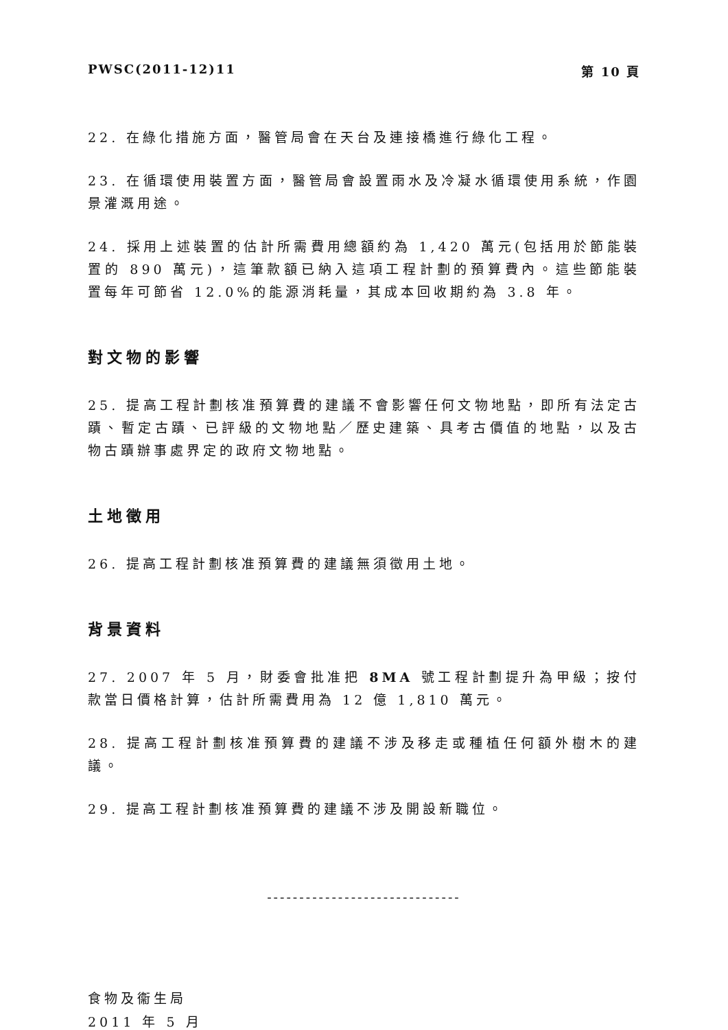PWSC(2011-12)11 第 10 頁
22. 在綠化措施方面，醫管局會在天台及連接橋進行綠化工程。
23. 在循環使用裝置方面，醫管局會設置雨水及冷凝水循環使用系統，作園景灌溉用途。
24. 採用上述裝置的估計所需費用總額約為 1,420 萬元(包括用於節能裝置的 890 萬元)，這筆款額已納入這項工程計劃的預算費內。這些節能裝置每年可節省 12.0%的能源消耗量，其成本回收期約為 3.8 年。
對文物的影響
25. 提高工程計劃核准預算費的建議不會影響任何文物地點，即所有法定古蹟、暫定古蹟、已評級的文物地點／歷史建築、具考古價值的地點，以及古物古蹟辦事處界定的政府文物地點。
土地徵用
26. 提高工程計劃核准預算費的建議無須徵用土地。
背景資料
27. 2007 年 5 月，財委會批准把 8MA 號工程計劃提升為甲級；按付款當日價格計算，估計所需費用為 12 億 1,810 萬元。
28. 提高工程計劃核准預算費的建議不涉及移走或種植任何額外樹木的建議。
29. 提高工程計劃核准預算費的建議不涉及開設新職位。
------------------------------
食物及衞生局
2011 年 5 月